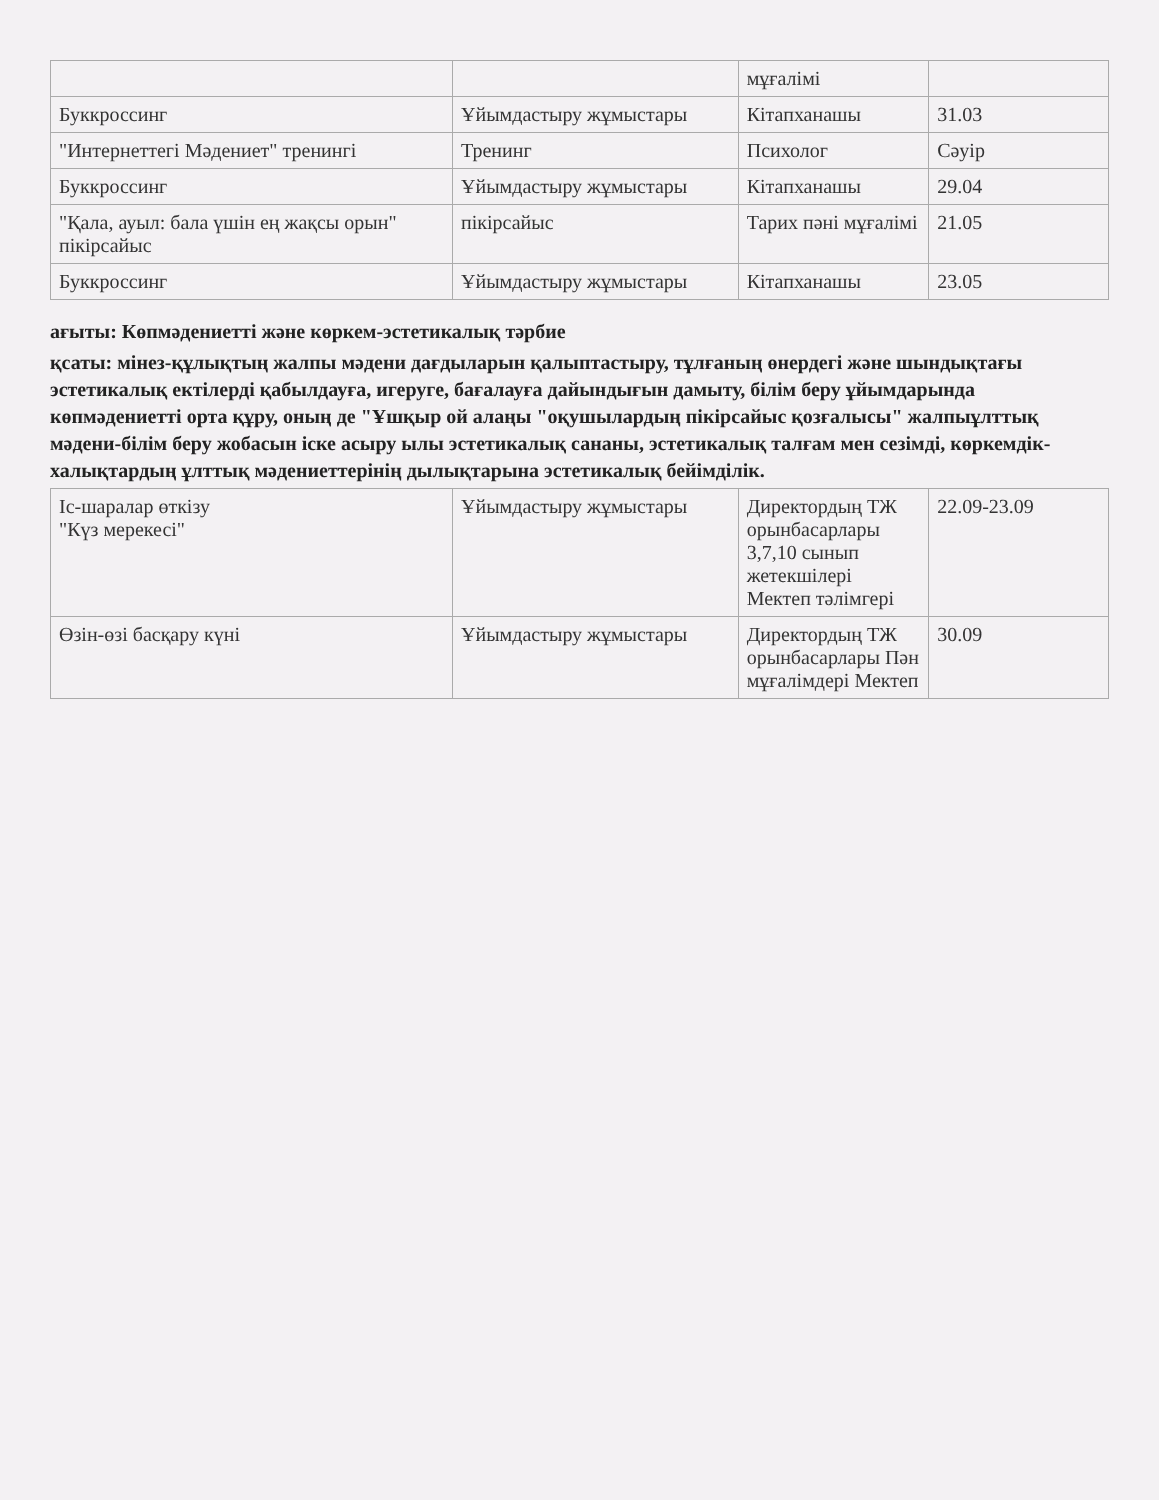| | | мұғалімі | |
| Буккроссинг | Ұйымдастыру жұмыстары | Кітапханашы | 31.03 |
| "Интернеттегі Мәдениет" тренингі | Тренинг | Психолог | Сәуір |
| Буккроссинг | Ұйымдастыру жұмыстары | Кітапханашы | 29.04 |
| "Қала, ауыл: бала үшін ең жақсы орын" пікірсайыс | пікірсайыс | Тарих пәні мұғалімі | 21.05 |
| Буккроссинг | Ұйымдастыру жұмыстары | Кітапханашы | 23.05 |
ағыты: Көпмәдениетті және көркем-эстетикалық тәрбие
қсаты: мінез-құлықтың жалпы мәдени дағдыларын қалыптастыру, тұлғаның өнердегі және шындықтағы эстетикалық ектілерді қабылдауға, игеруге, бағалауға дайындығын дамыту, білім беру ұйымдарында көпмәдениетті орта құру, оның де "Ұшқыр ой алаңы "оқушылардың пікірсайыс қозғалысы" жалпыұлттық мәдени-білім беру жобасын іске асыру ылы эстетикалық сананы, эстетикалық талғам мен сезімді, көркемдік- халықтардың ұлттық мәдениеттерінің дылықтарына эстетикалық бейімділік.
| Іс-шаралар өткізу "Күз мерекесі" | Ұйымдастыру жұмыстары | Директордың ТЖ орынбасарлары 3,7,10 сынып жетекшілері Мектеп тәлімгері | 22.09-23.09 |
| Өзін-өзі басқару күні | Ұйымдастыру жұмыстары | Директордың ТЖ орынбасарлары Пән мұғалімдері Мектеп | 30.09 |